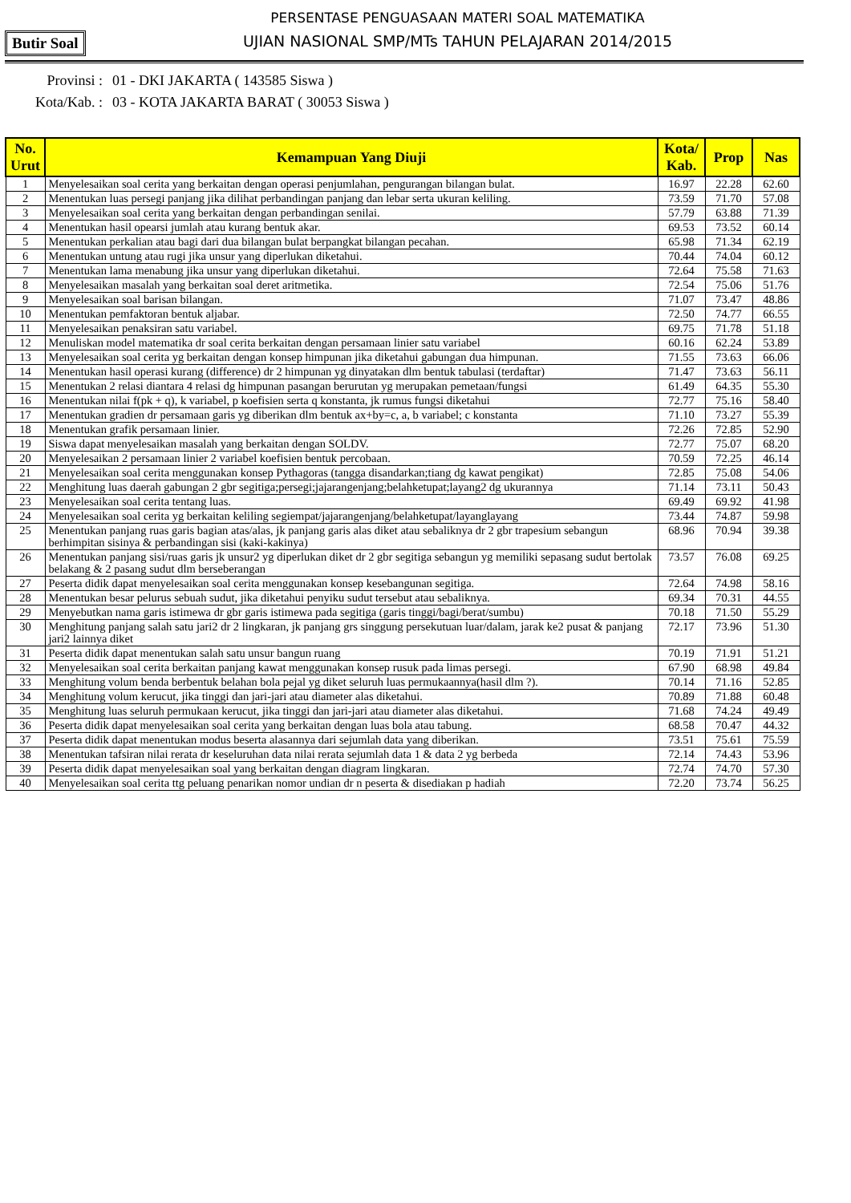PERSENTASE PENGUASAAN MATERI SOAL MATEMATIKA
UJIAN NASIONAL SMP/MTs TAHUN PELAJARAN 2014/2015
Butir Soal
Provinsi : 01 - DKI JAKARTA ( 143585 Siswa )
Kota/Kab. : 03 - KOTA JAKARTA BARAT ( 30053 Siswa )
| No. Urut | Kemampuan Yang Diuji | Kota/ Kab. | Prop | Nas |
| --- | --- | --- | --- | --- |
| 1 | Menyelesaikan soal cerita yang berkaitan dengan operasi penjumlahan, pengurangan bilangan bulat. | 16.97 | 22.28 | 62.60 |
| 2 | Menentukan luas persegi panjang jika dilihat perbandingan panjang dan lebar serta ukuran keliling. | 73.59 | 71.70 | 57.08 |
| 3 | Menyelesaikan soal cerita yang berkaitan dengan perbandingan senilai. | 57.79 | 63.88 | 71.39 |
| 4 | Menentukan hasil opearsi jumlah atau kurang bentuk akar. | 69.53 | 73.52 | 60.14 |
| 5 | Menentukan perkalian atau bagi dari dua bilangan bulat berpangkat bilangan pecahan. | 65.98 | 71.34 | 62.19 |
| 6 | Menentukan untung atau rugi jika unsur yang diperlukan diketahui. | 70.44 | 74.04 | 60.12 |
| 7 | Menentukan lama menabung jika unsur yang diperlukan diketahui. | 72.64 | 75.58 | 71.63 |
| 8 | Menyelesaikan masalah yang berkaitan soal deret aritmetika. | 72.54 | 75.06 | 51.76 |
| 9 | Menyelesaikan soal barisan bilangan. | 71.07 | 73.47 | 48.86 |
| 10 | Menentukan pemfaktoran bentuk aljabar. | 72.50 | 74.77 | 66.55 |
| 11 | Menyelesaikan penaksiran satu variabel. | 69.75 | 71.78 | 51.18 |
| 12 | Menuliskan model matematika dr soal cerita berkaitan dengan persamaan linier satu variabel | 60.16 | 62.24 | 53.89 |
| 13 | Menyelesaikan soal cerita yg berkaitan dengan konsep himpunan jika diketahui gabungan dua himpunan. | 71.55 | 73.63 | 66.06 |
| 14 | Menentukan hasil operasi kurang (difference) dr 2 himpunan yg dinyatakan dlm bentuk tabulasi (terdaftar) | 71.47 | 73.63 | 56.11 |
| 15 | Menentukan 2 relasi diantara 4 relasi dg himpunan pasangan berurutan yg merupakan pemetaan/fungsi | 61.49 | 64.35 | 55.30 |
| 16 | Menentukan nilai f(pk + q), k variabel, p koefisien serta q konstanta, jk rumus fungsi diketahui | 72.77 | 75.16 | 58.40 |
| 17 | Menentukan gradien dr persamaan garis yg diberikan dlm bentuk ax+by=c, a, b variabel; c konstanta | 71.10 | 73.27 | 55.39 |
| 18 | Menentukan grafik persamaan linier. | 72.26 | 72.85 | 52.90 |
| 19 | Siswa dapat menyelesaikan masalah yang berkaitan dengan SOLDV. | 72.77 | 75.07 | 68.20 |
| 20 | Menyelesaikan 2 persamaan linier 2 variabel koefisien bentuk percobaan. | 70.59 | 72.25 | 46.14 |
| 21 | Menyelesaikan soal cerita menggunakan konsep Pythagoras (tangga disandarkan;tiang dg kawat pengikat) | 72.85 | 75.08 | 54.06 |
| 22 | Menghitung luas daerah gabungan 2 gbr segitiga;persegi;jajarangenjang;belahketupat;layang2 dg ukurannya | 71.14 | 73.11 | 50.43 |
| 23 | Menyelesaikan soal cerita tentang luas. | 69.49 | 69.92 | 41.98 |
| 24 | Menyelesaikan soal cerita yg berkaitan keliling segiempat/jajarangenjang/belahketupat/layanglayang | 73.44 | 74.87 | 59.98 |
| 25 | Menentukan panjang ruas garis bagian atas/alas, jk panjang garis alas diket atau sebaliknya dr 2 gbr trapesium sebangun berhimpitan sisinya & perbandingan sisi (kaki-kakinya) | 68.96 | 70.94 | 39.38 |
| 26 | Menentukan panjang sisi/ruas garis jk unsur2 yg diperlukan diket dr 2 gbr segitiga sebangun yg memiliki sepasang sudut bertolak belakang & 2 pasang sudut dlm berseberangan | 73.57 | 76.08 | 69.25 |
| 27 | Peserta didik dapat menyelesaikan soal cerita menggunakan konsep kesebangunan segitiga. | 72.64 | 74.98 | 58.16 |
| 28 | Menentukan besar pelurus sebuah sudut, jika diketahui penyiku sudut tersebut atau sebaliknya. | 69.34 | 70.31 | 44.55 |
| 29 | Menyebutkan nama garis istimewa dr gbr garis istimewa pada segitiga (garis tinggi/bagi/berat/sumbu) | 70.18 | 71.50 | 55.29 |
| 30 | Menghitung panjang salah satu jari2 dr 2 lingkaran, jk panjang grs singgung persekutuan luar/dalam, jarak ke2 pusat & panjang jari2 lainnya diket | 72.17 | 73.96 | 51.30 |
| 31 | Peserta didik dapat menentukan salah satu unsur bangun ruang | 70.19 | 71.91 | 51.21 |
| 32 | Menyelesaikan soal cerita berkaitan panjang kawat menggunakan konsep rusuk pada limas persegi. | 67.90 | 68.98 | 49.84 |
| 33 | Menghitung volum benda berbentuk belahan bola pejal yg diket seluruh luas permukaannya(hasil dlm ?). | 70.14 | 71.16 | 52.85 |
| 34 | Menghitung volum kerucut, jika tinggi dan jari-jari atau diameter alas diketahui. | 70.89 | 71.88 | 60.48 |
| 35 | Menghitung luas seluruh permukaan kerucut, jika tinggi dan jari-jari atau diameter alas diketahui. | 71.68 | 74.24 | 49.49 |
| 36 | Peserta didik dapat menyelesaikan soal cerita yang berkaitan dengan luas bola atau tabung. | 68.58 | 70.47 | 44.32 |
| 37 | Peserta didik dapat menentukan modus beserta alasannya dari sejumlah data yang diberikan. | 73.51 | 75.61 | 75.59 |
| 38 | Menentukan tafsiran nilai rerata dr keseluruhan data nilai rerata sejumlah data 1 & data 2 yg berbeda | 72.14 | 74.43 | 53.96 |
| 39 | Peserta didik dapat menyelesaikan soal yang berkaitan dengan diagram lingkaran. | 72.74 | 74.70 | 57.30 |
| 40 | Menyelesaikan soal cerita ttg peluang penarikan nomor undian dr n peserta & disediakan p hadiah | 72.20 | 73.74 | 56.25 |